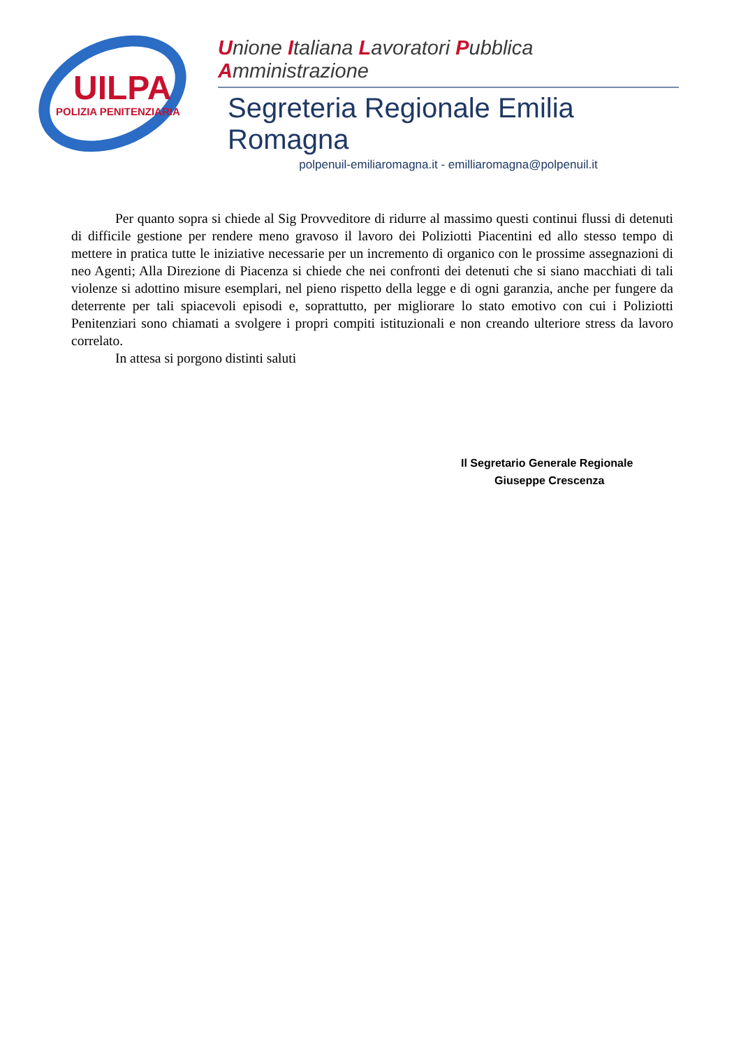UILPA
POLIZIA PENITENZIARIA
Unione Italiana Lavoratori Pubblica Amministrazione
Segreteria Regionale Emilia Romagna
polpenuil-emiliaromagna.it - emilliaromagna@polpenuil.it
Per quanto sopra si chiede al Sig Provveditore di ridurre al massimo questi continui flussi di detenuti di difficile gestione per rendere meno gravoso il lavoro dei Poliziotti Piacentini ed allo stesso tempo di mettere in pratica tutte le iniziative necessarie per un incremento di organico con le prossime assegnazioni di neo Agenti; Alla Direzione di Piacenza si chiede che nei confronti dei detenuti che si siano macchiati di tali violenze si adottino misure esemplari, nel pieno rispetto della legge e di ogni garanzia, anche per fungere da deterrente per tali spiacevoli episodi e, soprattutto, per migliorare lo stato emotivo con cui i Poliziotti Penitenziari sono chiamati a svolgere i propri compiti istituzionali e non creando ulteriore stress da lavoro correlato.
In attesa si porgono distinti saluti
Il Segretario Generale Regionale
Giuseppe Crescenza